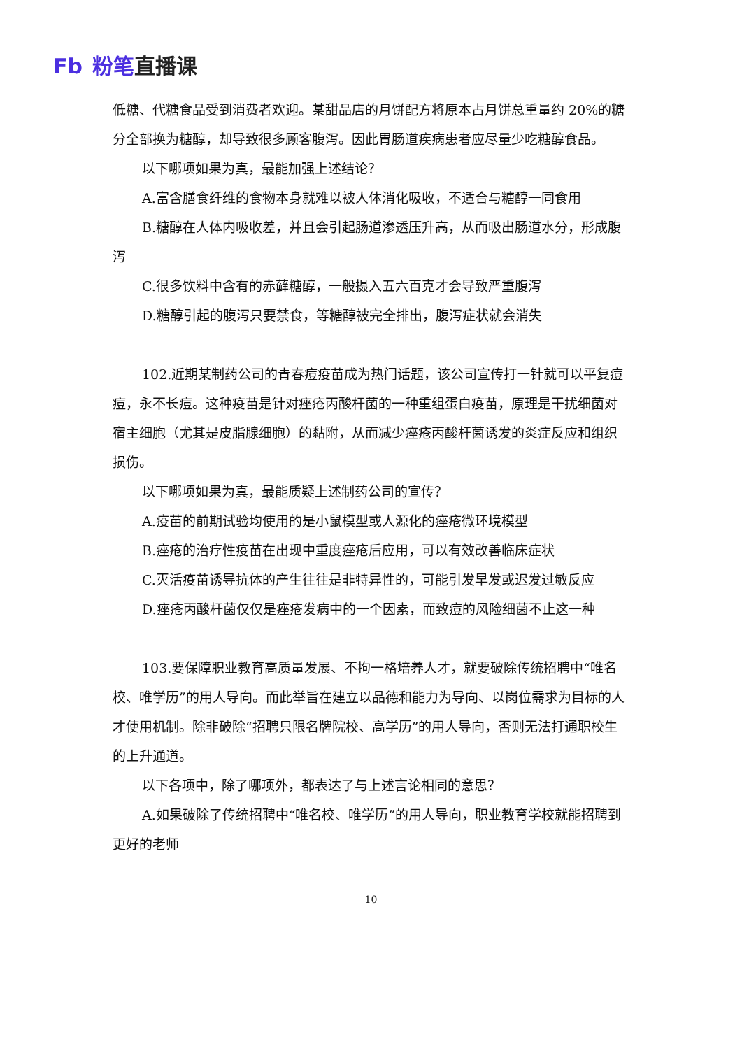Fb 粉笔直播课
低糖、代糖食品受到消费者欢迎。某甜品店的月饼配方将原本占月饼总重量约 20%的糖分全部换为糖醇，却导致很多顾客腹泻。因此胃肠道疾病患者应尽量少吃糖醇食品。
以下哪项如果为真，最能加强上述结论？
A.富含膳食纤维的食物本身就难以被人体消化吸收，不适合与糖醇一同食用
B.糖醇在人体内吸收差，并且会引起肠道渗透压升高，从而吸出肠道水分，形成腹泻
C.很多饮料中含有的赤藓糖醇，一般摄入五六百克才会导致严重腹泻
D.糖醇引起的腹泻只要禁食，等糖醇被完全排出，腹泻症状就会消失
102.近期某制药公司的青春痘疫苗成为热门话题，该公司宣传打一针就可以平复痘痘，永不长痘。这种疫苗是针对痤疮丙酸杆菌的一种重组蛋白疫苗，原理是干扰细菌对宿主细胞（尤其是皮脂腺细胞）的黏附，从而减少痤疮丙酸杆菌诱发的炎症反应和组织损伤。
以下哪项如果为真，最能质疑上述制药公司的宣传？
A.疫苗的前期试验均使用的是小鼠模型或人源化的痤疮微环境模型
B.痤疮的治疗性疫苗在出现中重度痤疮后应用，可以有效改善临床症状
C.灭活疫苗诱导抗体的产生往往是非特异性的，可能引发早发或迟发过敏反应
D.痤疮丙酸杆菌仅仅是痤疮发病中的一个因素，而致痘的风险细菌不止这一种
103.要保障职业教育高质量发展、不拘一格培养人才，就要破除传统招聘中“唯名校、唯学历”的用人导向。而此举旨在建立以品德和能力为导向、以岗位需求为目标的人才使用机制。除非破除“招聘只限名牌院校、高学历”的用人导向，否则无法打通职校生的上升通道。
以下各项中，除了哪项外，都表达了与上述言论相同的意思？
A.如果破除了传统招聘中“唯名校、唯学历”的用人导向，职业教育学校就能招聘到更好的老师
10